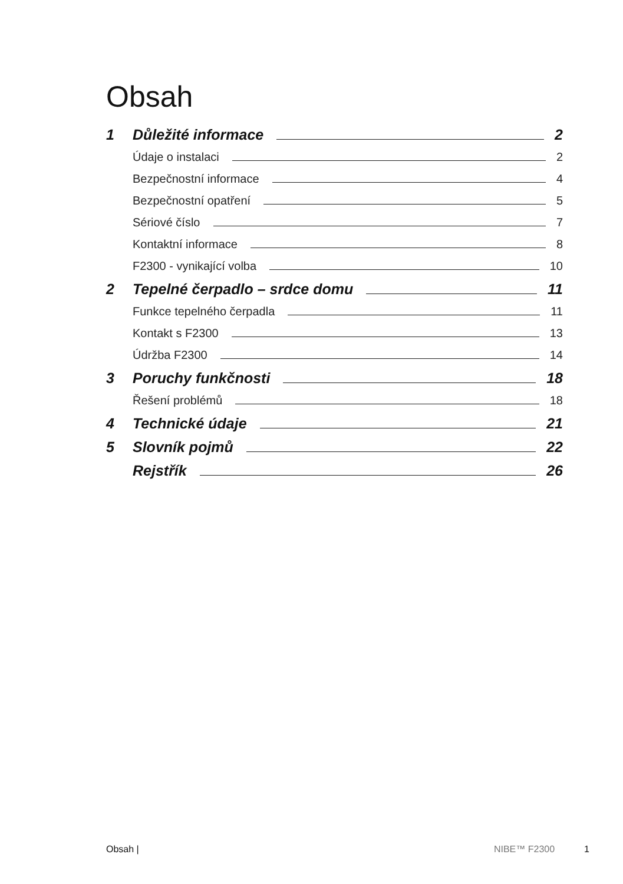Obsah
1 Důležité informace 2
Údaje o instalaci 2
Bezpečnostní informace 4
Bezpečnostní opatření 5
Sériové číslo 7
Kontaktní informace 8
F2300 - vynikající volba 10
2 Tepelné čerpadlo – srdce domu 11
Funkce tepelného čerpadla 11
Kontakt s F2300 13
Údržba F2300 14
3 Poruchy funkčnosti 18
Řešení problémů 18
4 Technické údaje 21
5 Slovník pojmů 22
Rejstřík 26
Obsah | NIBE™ F2300 1